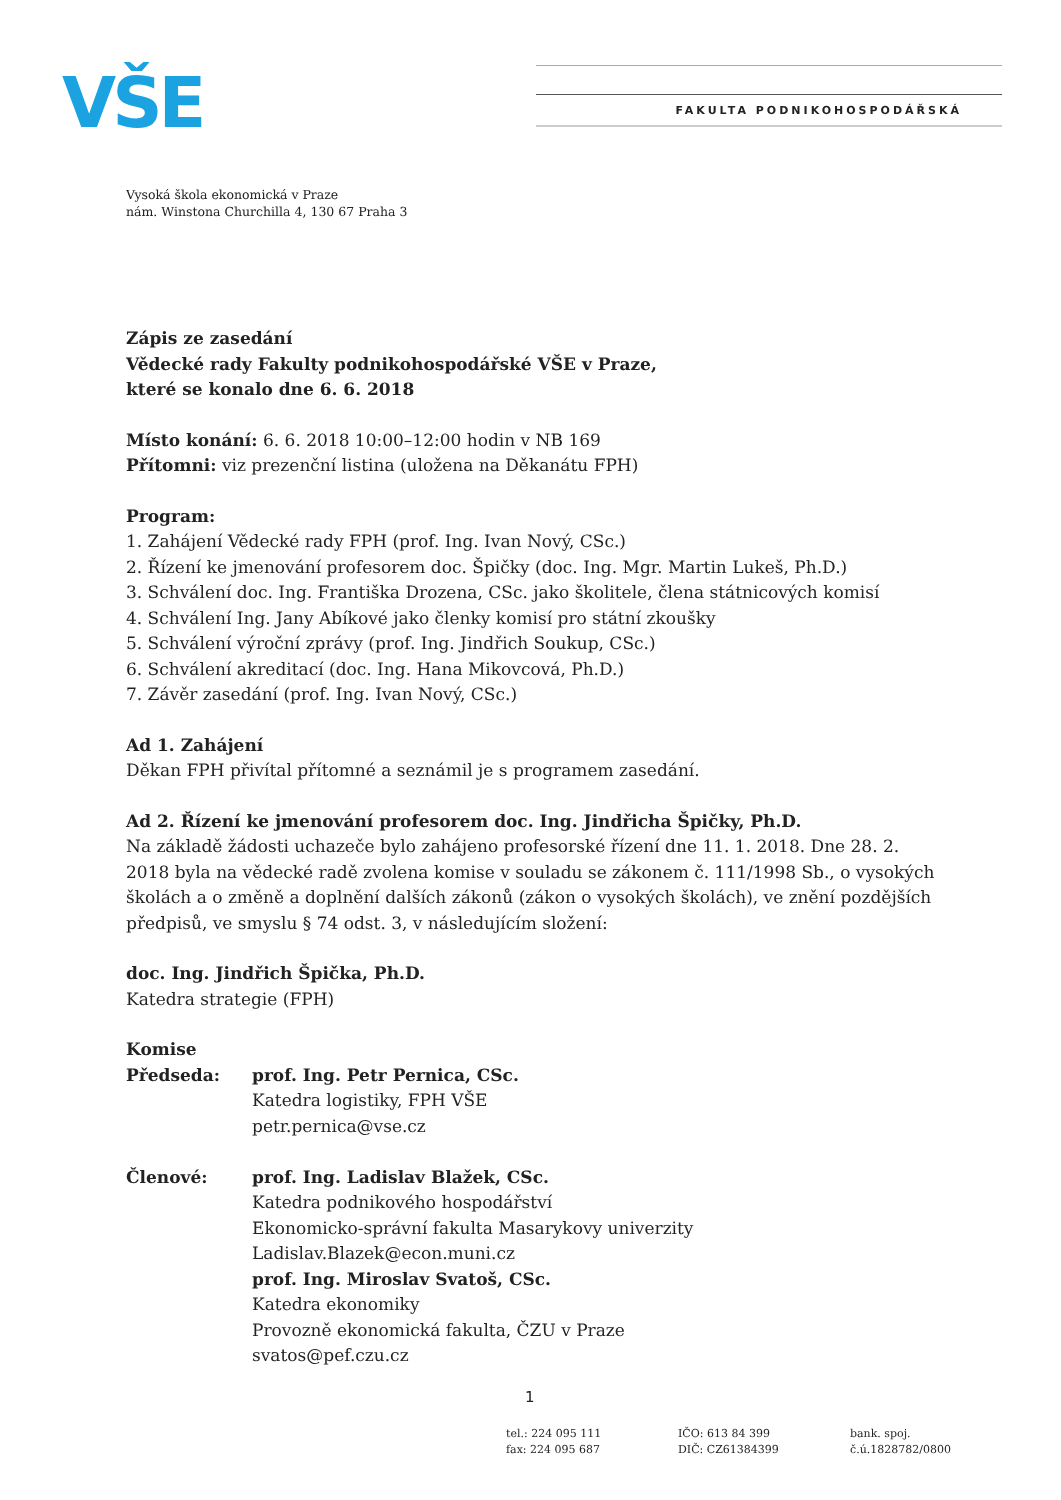VŠE FAKULTA PODNIKOHOSPODÁŘSKÁ
Vysoká škola ekonomická v Praze
nám. Winstona Churchilla 4, 130 67 Praha 3
Zápis ze zasedání
Vědecké rady Fakulty podnikohospodářské VŠE v Praze,
které se konalo dne 6. 6. 2018
Místo konání: 6. 6. 2018 10:00–12:00 hodin v NB 169
Přítomni: viz prezenční listina (uložena na Děkanátu FPH)
Program:
1. Zahájení Vědecké rady FPH (prof. Ing. Ivan Nový, CSc.)
2. Řízení ke jmenování profesorem doc. Špičky (doc. Ing. Mgr. Martin Lukeš, Ph.D.)
3. Schválení doc. Ing. Františka Drozena, CSc. jako školitele, člena státnicových komisí
4. Schválení Ing. Jany Abíkové jako členky komisí pro státní zkoušky
5. Schválení výroční zprávy (prof. Ing. Jindřich Soukup, CSc.)
6. Schválení akreditací (doc. Ing. Hana Mikovcová, Ph.D.)
7. Závěr zasedání (prof. Ing. Ivan Nový, CSc.)
Ad 1. Zahájení
Děkan FPH přivítal přítomné a seznámil je s programem zasedání.
Ad 2. Řízení ke jmenování profesorem doc. Ing. Jindřicha Špičky, Ph.D.
Na základě žádosti uchazeče bylo zahájeno profesorské řízení dne 11. 1. 2018. Dne 28. 2. 2018 byla na vědecké radě zvolena komise v souladu se zákonem č. 111/1998 Sb., o vysokých školách a o změně a doplnění dalších zákonů (zákon o vysokých školách), ve znění pozdějších předpisů, ve smyslu § 74 odst. 3, v následujícím složení:
doc. Ing. Jindřich Špička, Ph.D.
Katedra strategie (FPH)
Komise
Předseda: prof. Ing. Petr Pernica, CSc.
Katedra logistiky, FPH VŠE
petr.pernica@vse.cz
Členové: prof. Ing. Ladislav Blažek, CSc.
Katedra podnikového hospodářství
Ekonomicko-správní fakulta Masarykovy univerzity
Ladislav.Blazek@econ.muni.cz
prof. Ing. Miroslav Svatoš, CSc.
Katedra ekonomiky
Provozně ekonomická fakulta, ČZU v Praze
svatos@pef.czu.cz
1
tel.: 224 095 111
fax: 224 095 687
IČO: 613 84 399
DIČ: CZ61384399
bank. spoj.
č.ú.1828782/0800